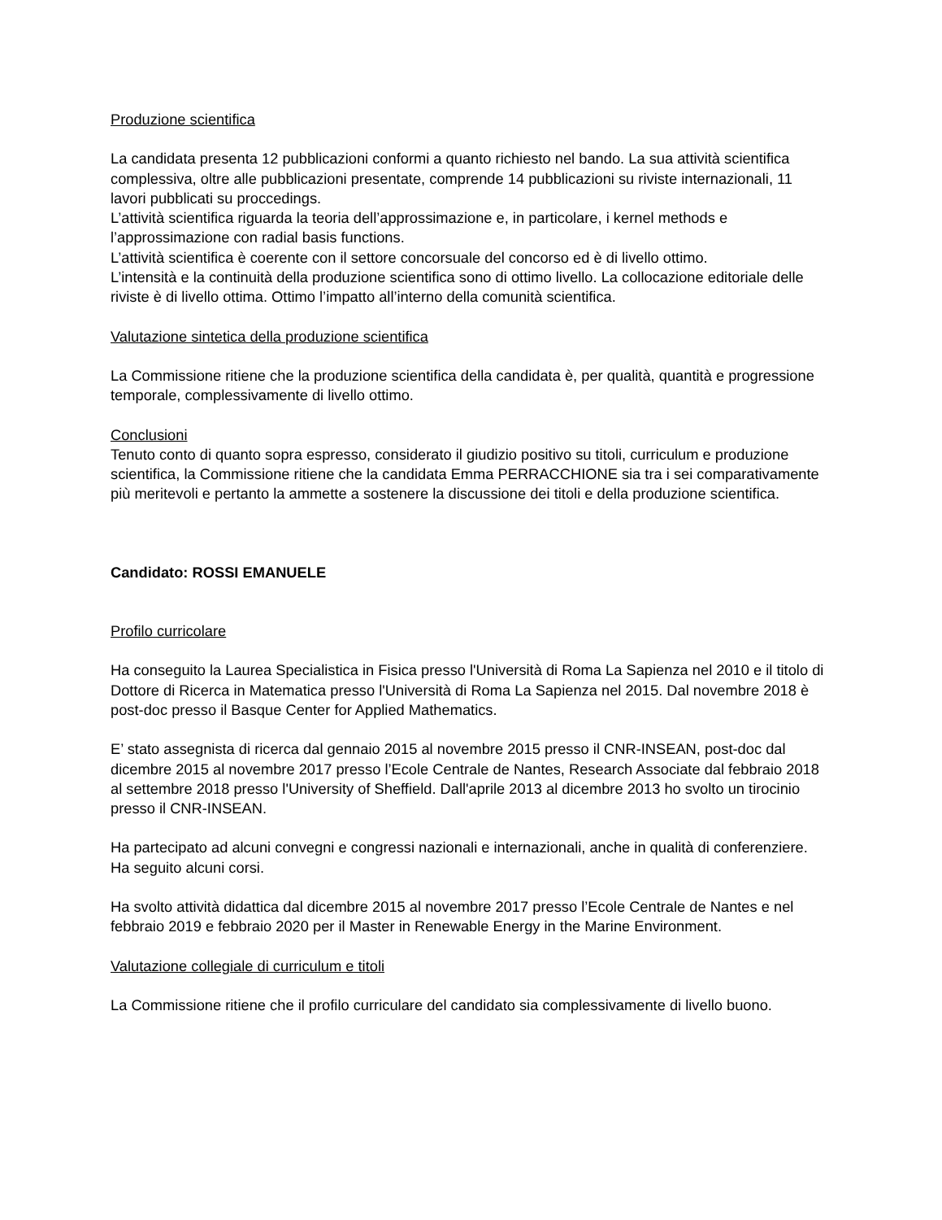Produzione scientifica
La candidata presenta 12 pubblicazioni conformi a quanto richiesto nel bando. La sua attività scientifica complessiva, oltre alle pubblicazioni presentate, comprende 14 pubblicazioni su riviste internazionali, 11 lavori pubblicati su proccedings.
L’attività scientifica riguarda la teoria dell’approssimazione e, in particolare, i kernel methods e l’approssimazione con radial basis functions.
L’attività scientifica è coerente con il settore concorsuale del concorso ed è di livello ottimo.
L’intensità e la continuità della produzione scientifica sono di ottimo livello. La collocazione editoriale delle riviste è di livello ottima. Ottimo l’impatto all’interno della comunità scientifica.
Valutazione sintetica della produzione scientifica
La Commissione ritiene che la produzione scientifica della candidata è, per qualità, quantità e progressione temporale, complessivamente di livello ottimo.
Conclusioni
Tenuto conto di quanto sopra espresso, considerato il giudizio positivo su titoli, curriculum e produzione scientifica, la Commissione ritiene che la candidata Emma PERRACCHIONE sia tra i sei comparativamente più meritevoli e pertanto la ammette a sostenere la discussione dei titoli e della produzione scientifica.
Candidato: ROSSI EMANUELE
Profilo curricolare
Ha conseguito la Laurea Specialistica in Fisica presso l'Università di Roma La Sapienza nel 2010 e il titolo di Dottore di Ricerca in Matematica presso l'Università di Roma La Sapienza nel 2015. Dal novembre 2018 è post-doc presso il Basque Center for Applied Mathematics.
E’ stato assegnista di ricerca dal gennaio 2015 al novembre 2015 presso il CNR-INSEAN, post-doc dal dicembre 2015 al novembre 2017 presso l’Ecole Centrale de Nantes, Research Associate dal febbraio 2018 al settembre 2018 presso l'University of Sheffield. Dall'aprile 2013 al dicembre 2013 ho svolto un tirocinio presso il CNR-INSEAN.
Ha partecipato ad alcuni convegni e congressi nazionali e internazionali, anche in qualità di conferenziere. Ha seguito alcuni corsi.
Ha svolto attività didattica dal dicembre 2015 al novembre 2017 presso l’Ecole Centrale de Nantes e nel febbraio 2019 e febbraio 2020 per il Master in Renewable Energy in the Marine Environment.
Valutazione collegiale di curriculum e titoli
La Commissione ritiene che il profilo curriculare del candidato sia complessivamente di livello buono.